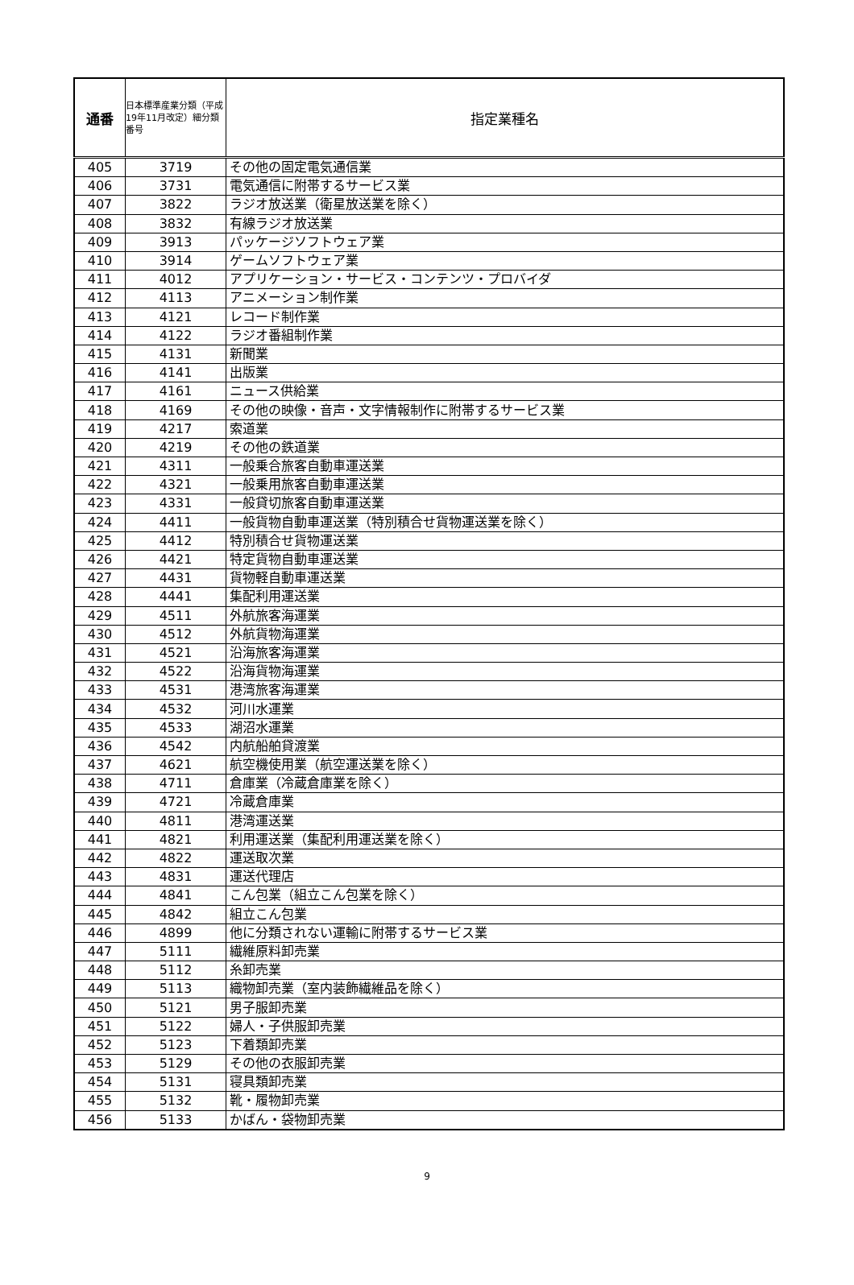| 通番 | 日本標準産業分類（平成19年11月改定）細分類番号 | 指定業種名 |
| --- | --- | --- |
| 405 | 3719 | その他の固定電気通信業 |
| 406 | 3731 | 電気通信に附帯するサービス業 |
| 407 | 3822 | ラジオ放送業（衛星放送業を除く） |
| 408 | 3832 | 有線ラジオ放送業 |
| 409 | 3913 | パッケージソフトウェア業 |
| 410 | 3914 | ゲームソフトウェア業 |
| 411 | 4012 | アプリケーション・サービス・コンテンツ・プロバイダ |
| 412 | 4113 | アニメーション制作業 |
| 413 | 4121 | レコード制作業 |
| 414 | 4122 | ラジオ番組制作業 |
| 415 | 4131 | 新聞業 |
| 416 | 4141 | 出版業 |
| 417 | 4161 | ニュース供給業 |
| 418 | 4169 | その他の映像・音声・文字情報制作に附帯するサービス業 |
| 419 | 4217 | 索道業 |
| 420 | 4219 | その他の鉄道業 |
| 421 | 4311 | 一般乗合旅客自動車運送業 |
| 422 | 4321 | 一般乗用旅客自動車運送業 |
| 423 | 4331 | 一般貸切旅客自動車運送業 |
| 424 | 4411 | 一般貨物自動車運送業（特別積合せ貨物運送業を除く） |
| 425 | 4412 | 特別積合せ貨物運送業 |
| 426 | 4421 | 特定貨物自動車運送業 |
| 427 | 4431 | 貨物軽自動車運送業 |
| 428 | 4441 | 集配利用運送業 |
| 429 | 4511 | 外航旅客海運業 |
| 430 | 4512 | 外航貨物海運業 |
| 431 | 4521 | 沿海旅客海運業 |
| 432 | 4522 | 沿海貨物海運業 |
| 433 | 4531 | 港湾旅客海運業 |
| 434 | 4532 | 河川水運業 |
| 435 | 4533 | 湖沼水運業 |
| 436 | 4542 | 内航船舶貸渡業 |
| 437 | 4621 | 航空機使用業（航空運送業を除く） |
| 438 | 4711 | 倉庫業（冷蔵倉庫業を除く） |
| 439 | 4721 | 冷蔵倉庫業 |
| 440 | 4811 | 港湾運送業 |
| 441 | 4821 | 利用運送業（集配利用運送業を除く） |
| 442 | 4822 | 運送取次業 |
| 443 | 4831 | 運送代理店 |
| 444 | 4841 | こん包業（組立こん包業を除く） |
| 445 | 4842 | 組立こん包業 |
| 446 | 4899 | 他に分類されない運輸に附帯するサービス業 |
| 447 | 5111 | 繊維原料卸売業 |
| 448 | 5112 | 糸卸売業 |
| 449 | 5113 | 織物卸売業（室内装飾繊維品を除く） |
| 450 | 5121 | 男子服卸売業 |
| 451 | 5122 | 婦人・子供服卸売業 |
| 452 | 5123 | 下着類卸売業 |
| 453 | 5129 | その他の衣服卸売業 |
| 454 | 5131 | 寝具類卸売業 |
| 455 | 5132 | 靴・履物卸売業 |
| 456 | 5133 | かばん・袋物卸売業 |
9